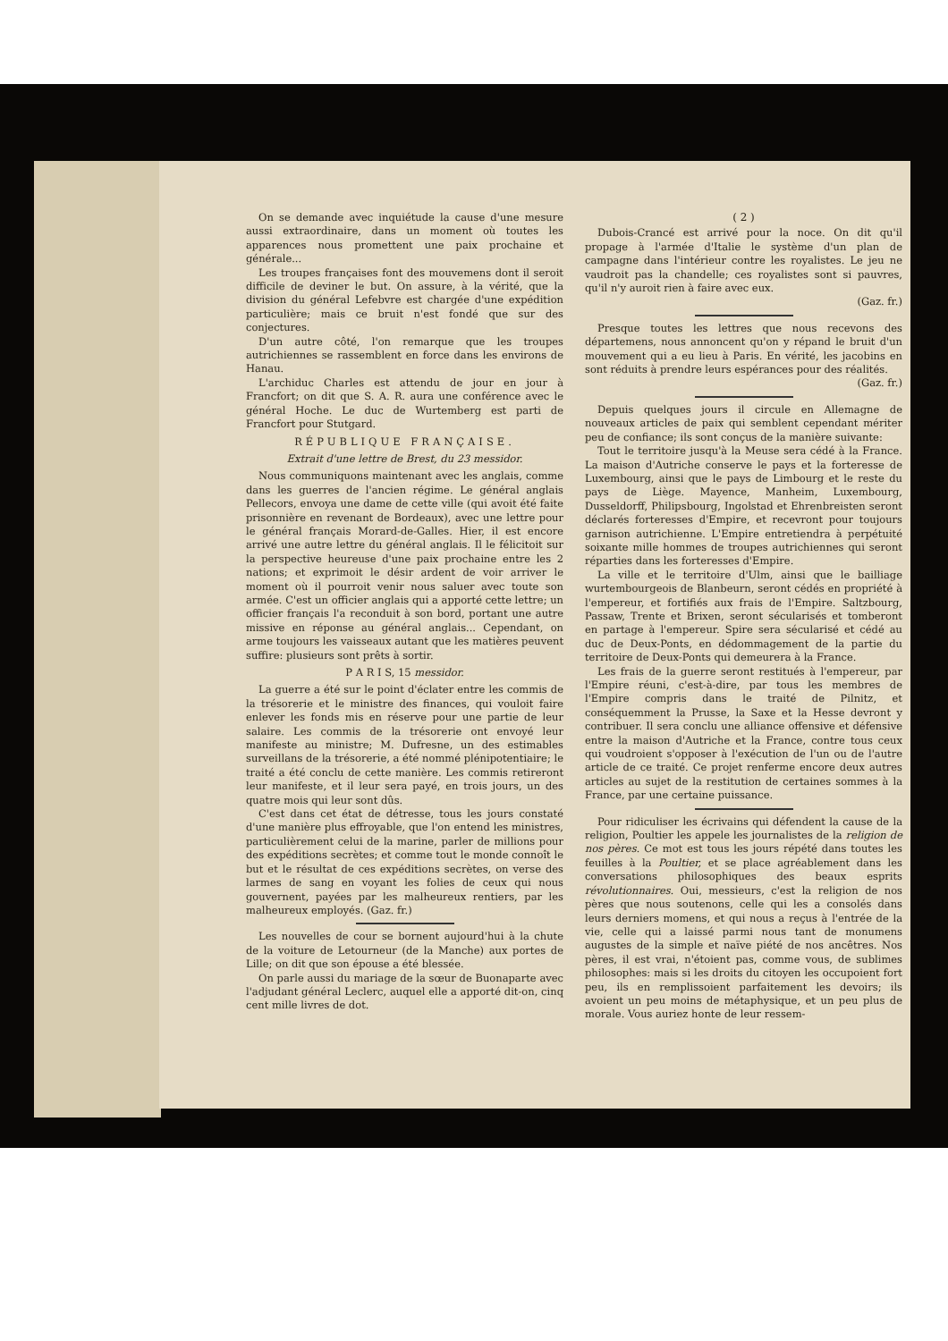On se demande avec inquiétude la cause d'une mesure aussi extraordinaire, dans un moment où toutes les apparences nous promettent une paix prochaine et générale...
Les troupes françaises font des mouvemens dont il seroit difficile de deviner le but. On assure, à la vérité, que la division du général Lefebvre est chargée d'une expédition particulière; mais ce bruit n'est fondé que sur des conjectures.
D'un autre côté, l'on remarque que les troupes autrichiennes se rassemblent en force dans les environs de Hanau.
L'archiduc Charles est attendu de jour en jour à Francfort; on dit que S. A. R. aura une conférence avec le général Hoche. Le duc de Wurtemberg est parti de Francfort pour Stutgard.
RÉPUBLIQUE FRANÇAISE.
Extrait d'une lettre de Brest, du 23 messidor.
Nous communiquons maintenant avec les anglais, comme dans les guerres de l'ancien régime. Le général anglais Pellecors, envoya une dame de cette ville (qui avoit été faite prisonnière en revenant de Bordeaux), avec une lettre pour le général français Morard-de-Galles. Hier, il est encore arrivé une autre lettre du général anglais. Il le félicitoit sur la perspective heureuse d'une paix prochaine entre les 2 nations; et exprimoit le désir ardent de voir arriver le moment où il pourroit venir nous saluer avec toute son armée. C'est un officier anglais qui a apporté cette lettre; un officier français l'a reconduit à son bord, portant une autre missive en réponse au général anglais... Cependant, on arme toujours les vaisseaux autant que les matières peuvent suffire: plusieurs sont prêts à sortir.
P A R I S, 15 messidor.
La guerre a été sur le point d'éclater entre les commis de la trésorerie et le ministre des finances, qui vouloit faire enlever les fonds mis en réserve pour une partie de leur salaire. Les commis de la trésorerie ont envoyé leur manifeste au ministre; M. Dufresne, un des estimables surveillans de la trésorerie, a été nommé plénipotentiaire; le traité a été conclu de cette manière. Les commis retireront leur manifeste, et il leur sera payé, en trois jours, un des quatre mois qui leur sont dûs.
C'est dans cet état de détresse, tous les jours constaté d'une manière plus effroyable, que l'on entend les ministres, particulièrement celui de la marine, parler de millions pour des expéditions secrètes; et comme tout le monde connoît le but et le résultat de ces expéditions secrètes, on verse des larmes de sang en voyant les folies de ceux qui nous gouvernent, payées par les malheureux rentiers, par les malheureux employés. (Gaz. fr.)
Les nouvelles de cour se bornent aujourd'hui à la chute de la voiture de Letourneur (de la Manche) aux portes de Lille; on dit que son épouse a été blessée.
On parle aussi du mariage de la sœur de Buonaparte avec l'adjudant général Leclerc, auquel elle a apporté dit-on, cinq cent mille livres de dot.
( 2 )
Dubois-Crancé est arrivé pour la noce. On dit qu'il propage à l'armée d'Italie le système d'un plan de campagne dans l'intérieur contre les royalistes. Le jeu ne vaudroit pas la chandelle; ces royalistes sont si pauvres, qu'il n'y auroit rien à faire avec eux.
(Gaz. fr.)
Presque toutes les lettres que nous recevons des départemens, nous annoncent qu'on y répand le bruit d'un mouvement qui a eu lieu à Paris. En vérité, les jacobins en sont réduits à prendre leurs espérances pour des réalités.
(Gaz. fr.)
Depuis quelques jours il circule en Allemagne de nouveaux articles de paix qui semblent cependant mériter peu de confiance; ils sont conçus de la manière suivante:
Tout le territoire jusqu'à la Meuse sera cédé à la France. La maison d'Autriche conserve le pays et la forteresse de Luxembourg, ainsi que le pays de Limbourg et le reste du pays de Liège. Mayence, Manheim, Luxembourg, Dusseldorff, Philipsbourg, Ingolstad et Ehrenbreisten seront déclarés forteresses d'Empire, et recevront pour toujours garnison autrichienne. L'Empire entretiendra à perpétuité soixante mille hommes de troupes autrichiennes qui seront réparties dans les forteresses d'Empire.
La ville et le territoire d'Ulm, ainsi que le bailliage wurtembourgeois de Blanbeurn, seront cédés en propriété à l'empereur, et fortifiés aux frais de l'Empire. Saltzbourg, Passaw, Trente et Brixen, seront sécularisés et tomberont en partage à l'empereur. Spire sera sécularisé et cédé au duc de Deux-Ponts, en dédommagement de la partie du territoire de Deux-Ponts qui demeurera à la France.
Les frais de la guerre seront restitués à l'empereur, par l'Empire réuni, c'est-à-dire, par tous les membres de l'Empire compris dans le traité de Pilnitz, et conséquemment la Prusse, la Saxe et la Hesse devront y contribuer. Il sera conclu une alliance offensive et défensive entre la maison d'Autriche et la France, contre tous ceux qui voudroient s'opposer à l'exécution de l'un ou de l'autre article de ce traité. Ce projet renferme encore deux autres articles au sujet de la restitution de certaines sommes à la France, par une certaine puissance.
Pour ridiculiser les écrivains qui défendent la cause de la religion, Poultier les appele les journalistes de la religion de nos pères. Ce mot est tous les jours répété dans toutes les feuilles à la Poultier, et se place agréablement dans les conversations philosophiques des beaux esprits révolutionnaires. Oui, messieurs, c'est la religion de nos pères que nous soutenons, celle qui les a consolés dans leurs derniers momens, et qui nous a reçus à l'entrée de la vie, celle qui a laissé parmi nous tant de monumens augustes de la simple et naïve piété de nos ancêtres. Nos pères, il est vrai, n'étoient pas, comme vous, de sublimes philosophes: mais si les droits du citoyen les occupoient fort peu, ils en remplissoient parfaitement les devoirs; ils avoient un peu moins de métaphysique, et un peu plus de morale. Vous auriez honte de leur ressem-